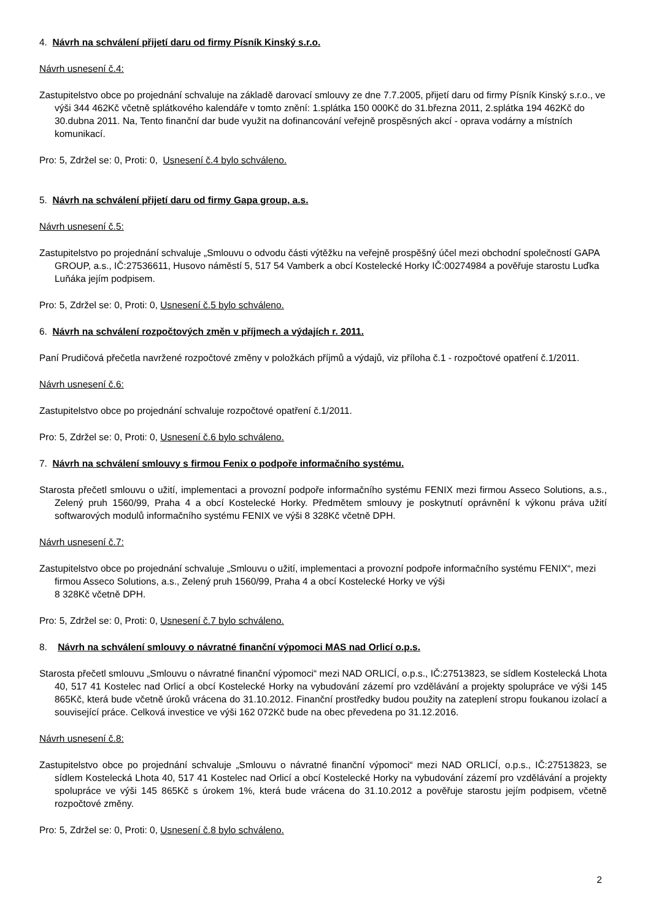4. Návrh na schválení přijetí daru od firmy Písník Kinský s.r.o.
Návrh usnesení č.4:
Zastupitelstvo obce po projednání schvaluje na základě darovací smlouvy ze dne 7.7.2005, přijetí daru od firmy Písník Kinský s.r.o., ve výši 344 462Kč včetně splátkového kalendáře v tomto znění: 1.splátka 150 000Kč do 31.března 2011, 2.splátka 194 462Kč do 30.dubna 2011. Na, Tento finanční dar bude využit na dofinancování veřejně prospěsných akcí - oprava vodárny a místních komunikací.
Pro: 5, Zdržel se: 0, Proti: 0, Usnesení č.4 bylo schváleno.
5. Návrh na schválení přijetí daru od firmy Gapa group, a.s.
Návrh usnesení č.5:
Zastupitelstvo po projednání schvaluje „Smlouvu o odvodu části výtěžku na veřejně prospěšný účel mezi obchodní společností GAPA GROUP, a.s., IČ:27536611, Husovo náměstí 5, 517 54 Vamberk a obcí Kostelecké Horky IČ:00274984 a pověřuje starostu Luďka Luňáka jejím podpisem.
Pro: 5, Zdržel se: 0, Proti: 0, Usnesení č.5 bylo schváleno.
6. Návrh na schválení rozpočtových změn v příjmech a výdajích r. 2011.
Paní Prudičová přečetla navržené rozpočtové změny v položkách příjmů a výdajů, viz příloha č.1 - rozpočtové opatření č.1/2011.
Návrh usnesení č.6:
Zastupitelstvo obce po projednání schvaluje rozpočtové opatření č.1/2011.
Pro: 5, Zdržel se: 0, Proti: 0, Usnesení č.6 bylo schváleno.
7. Návrh na schválení smlouvy s firmou Fenix o podpoře informačního systému.
Starosta přečetl smlouvu o užití, implementaci a provozní podpoře informačního systému FENIX mezi firmou Asseco Solutions, a.s., Zelený pruh 1560/99, Praha 4 a obcí Kostelecké Horky. Předmětem smlouvy je poskytnutí oprávnění k výkonu práva užití softwarových modulů informačního systému FENIX ve výši 8 328Kč včetně DPH.
Návrh usnesení č.7:
Zastupitelstvo obce po projednání schvaluje „Smlouvu o užití, implementaci a provozní podpoře informačního systému FENIX“, mezi firmou Asseco Solutions, a.s., Zelený pruh 1560/99, Praha 4 a obcí Kostelecké Horky ve výši
8 328Kč včetně DPH.
Pro: 5, Zdržel se: 0, Proti: 0, Usnesení č.7 bylo schváleno.
8. Návrh na schválení smlouvy o návratné finanční výpomoci MAS nad Orlicí o.p.s.
Starosta přečetl smlouvu „Smlouvu o návratné finanční výpomoci“ mezi NAD ORLICÍ, o.p.s., IČ:27513823, se sídlem Kostelecká Lhota 40, 517 41 Kostelec nad Orlicí a obcí Kostelecké Horky na vybudování zázemí pro vzdělávání a projekty spolupráce ve výši 145 865Kč, která bude včetně úroků vrácena do 31.10.2012. Finanční prostředky budou použity na zateplení stropu foukanou izolací a související práce. Celková investice ve výši 162 072Kč bude na obec převedena po 31.12.2016.
Návrh usnesení č.8:
Zastupitelstvo obce po projednání schvaluje „Smlouvu o návratné finanční výpomoci“ mezi NAD ORLICÍ, o.p.s., IČ:27513823, se sídlem Kostelecká Lhota 40, 517 41 Kostelec nad Orlicí a obcí Kostelecké Horky na vybudování zázemí pro vzdělávání a projekty spolupráce ve výši 145 865Kč s úrokem 1%, která bude vrácena do 31.10.2012 a pověřuje starostu jejím podpisem, včetně rozpočtové změny.
Pro: 5, Zdržel se: 0, Proti: 0, Usnesení č.8 bylo schváleno.
2